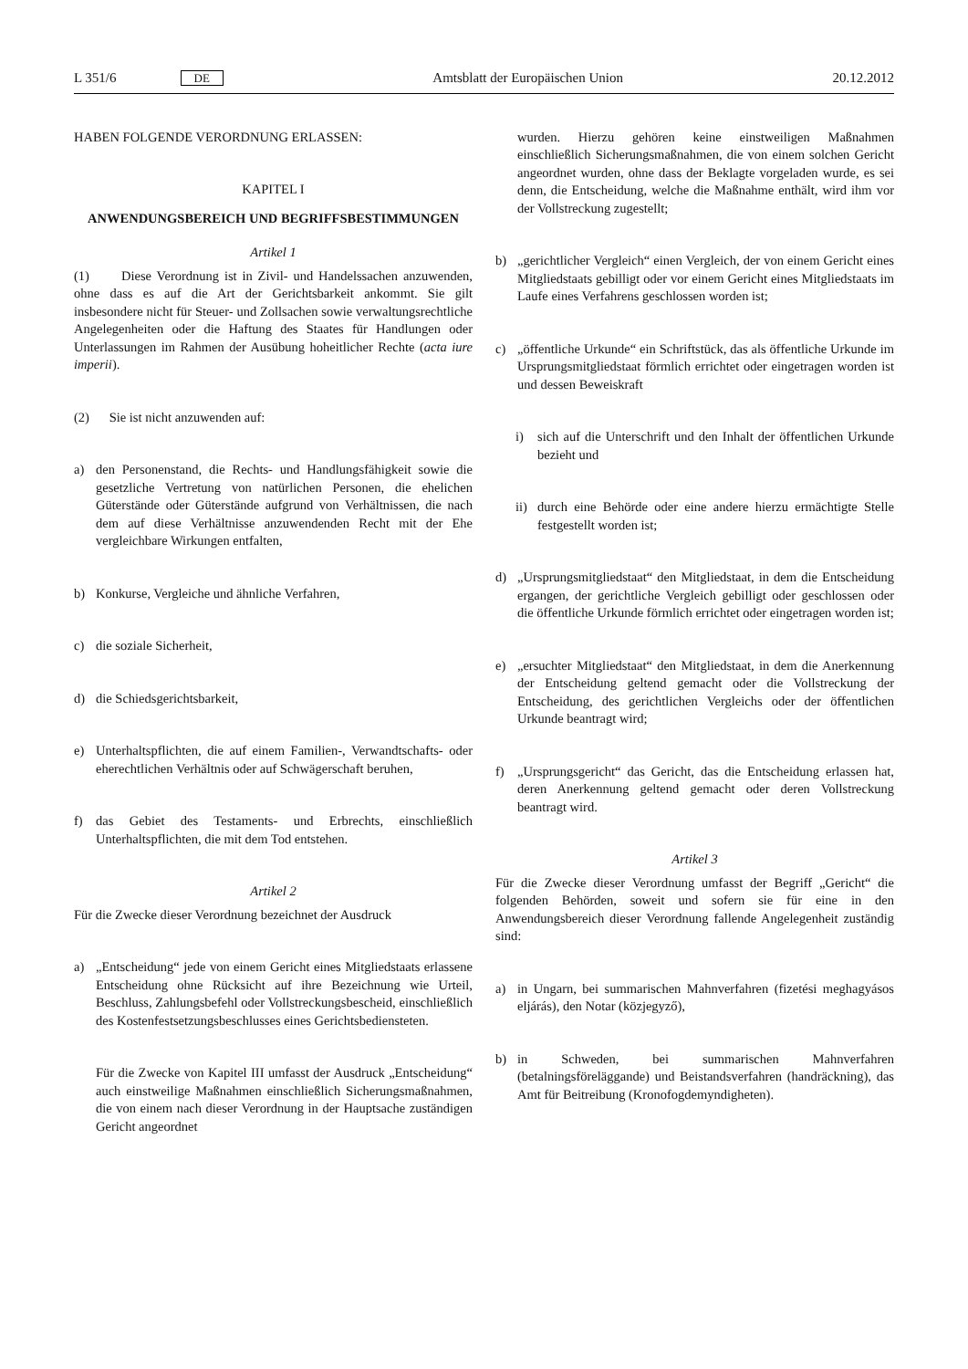L 351/6 DE
Amtsblatt der Europäischen Union 20.12.2012
HABEN FOLGENDE VERORDNUNG ERLASSEN:
KAPITEL I
ANWENDUNGSBEREICH UND BEGRIFFSBESTIMMUNGEN
Artikel 1
(1) Diese Verordnung ist in Zivil- und Handelssachen anzuwenden, ohne dass es auf die Art der Gerichtsbarkeit ankommt. Sie gilt insbesondere nicht für Steuer- und Zollsachen sowie verwaltungsrechtliche Angelegenheiten oder die Haftung des Staates für Handlungen oder Unterlassungen im Rahmen der Ausübung hoheitlicher Rechte (acta iure imperii).
(2) Sie ist nicht anzuwenden auf:
a) den Personenstand, die Rechts- und Handlungsfähigkeit sowie die gesetzliche Vertretung von natürlichen Personen, die ehelichen Güterstände oder Güterstände aufgrund von Verhältnissen, die nach dem auf diese Verhältnisse anzuwendenden Recht mit der Ehe vergleichbare Wirkungen entfalten,
b) Konkurse, Vergleiche und ähnliche Verfahren,
c) die soziale Sicherheit,
d) die Schiedsgerichtsbarkeit,
e) Unterhaltspflichten, die auf einem Familien-, Verwandtschafts- oder eherechtlichen Verhältnis oder auf Schwägerschaft beruhen,
f) das Gebiet des Testaments- und Erbrechts, einschließlich Unterhaltspflichten, die mit dem Tod entstehen.
Artikel 2
Für die Zwecke dieser Verordnung bezeichnet der Ausdruck
a) „Entscheidung“ jede von einem Gericht eines Mitgliedstaats erlassene Entscheidung ohne Rücksicht auf ihre Bezeichnung wie Urteil, Beschluss, Zahlungsbefehl oder Vollstreckungsbescheid, einschließlich des Kostenfestsetzungsbeschlusses eines Gerichtsbediensteten.
Für die Zwecke von Kapitel III umfasst der Ausdruck „Entscheidung“ auch einstweilige Maßnahmen einschließlich Sicherungsmaßnahmen, die von einem nach dieser Verordnung in der Hauptsache zuständigen Gericht angeordnet
wurden. Hierzu gehören keine einstweiligen Maßnahmen einschließlich Sicherungsmaßnahmen, die von einem solchen Gericht angeordnet wurden, ohne dass der Beklagte vorgeladen wurde, es sei denn, die Entscheidung, welche die Maßnahme enthält, wird ihm vor der Vollstreckung zugestellt;
b) „gerichtlicher Vergleich“ einen Vergleich, der von einem Gericht eines Mitgliedstaats gebilligt oder vor einem Gericht eines Mitgliedstaats im Laufe eines Verfahrens geschlossen worden ist;
c) „öffentliche Urkunde“ ein Schriftstück, das als öffentliche Urkunde im Ursprungsmitgliedstaat förmlich errichtet oder eingetragen worden ist und dessen Beweiskraft
i) sich auf die Unterschrift und den Inhalt der öffentlichen Urkunde bezieht und
ii) durch eine Behörde oder eine andere hierzu ermächtigte Stelle festgestellt worden ist;
d) „Ursprungsmitgliedstaat“ den Mitgliedstaat, in dem die Entscheidung ergangen, der gerichtliche Vergleich gebilligt oder geschlossen oder die öffentliche Urkunde förmlich errichtet oder eingetragen worden ist;
e) „ersuchter Mitgliedstaat“ den Mitgliedstaat, in dem die Anerkennung der Entscheidung geltend gemacht oder die Vollstreckung der Entscheidung, des gerichtlichen Vergleichs oder der öffentlichen Urkunde beantragt wird;
f) „Ursprungsgericht“ das Gericht, das die Entscheidung erlassen hat, deren Anerkennung geltend gemacht oder deren Vollstreckung beantragt wird.
Artikel 3
Für die Zwecke dieser Verordnung umfasst der Begriff „Gericht“ die folgenden Behörden, soweit und sofern sie für eine in den Anwendungsbereich dieser Verordnung fallende Angelegenheit zuständig sind:
a) in Ungarn, bei summarischen Mahnverfahren (fizetési meghagyásos eljárás), den Notar (közjegyző),
b) in Schweden, bei summarischen Mahnverfahren (betalningsföreläggande) und Beistandsverfahren (handräckning), das Amt für Beitreibung (Kronofogdemyndigheten).